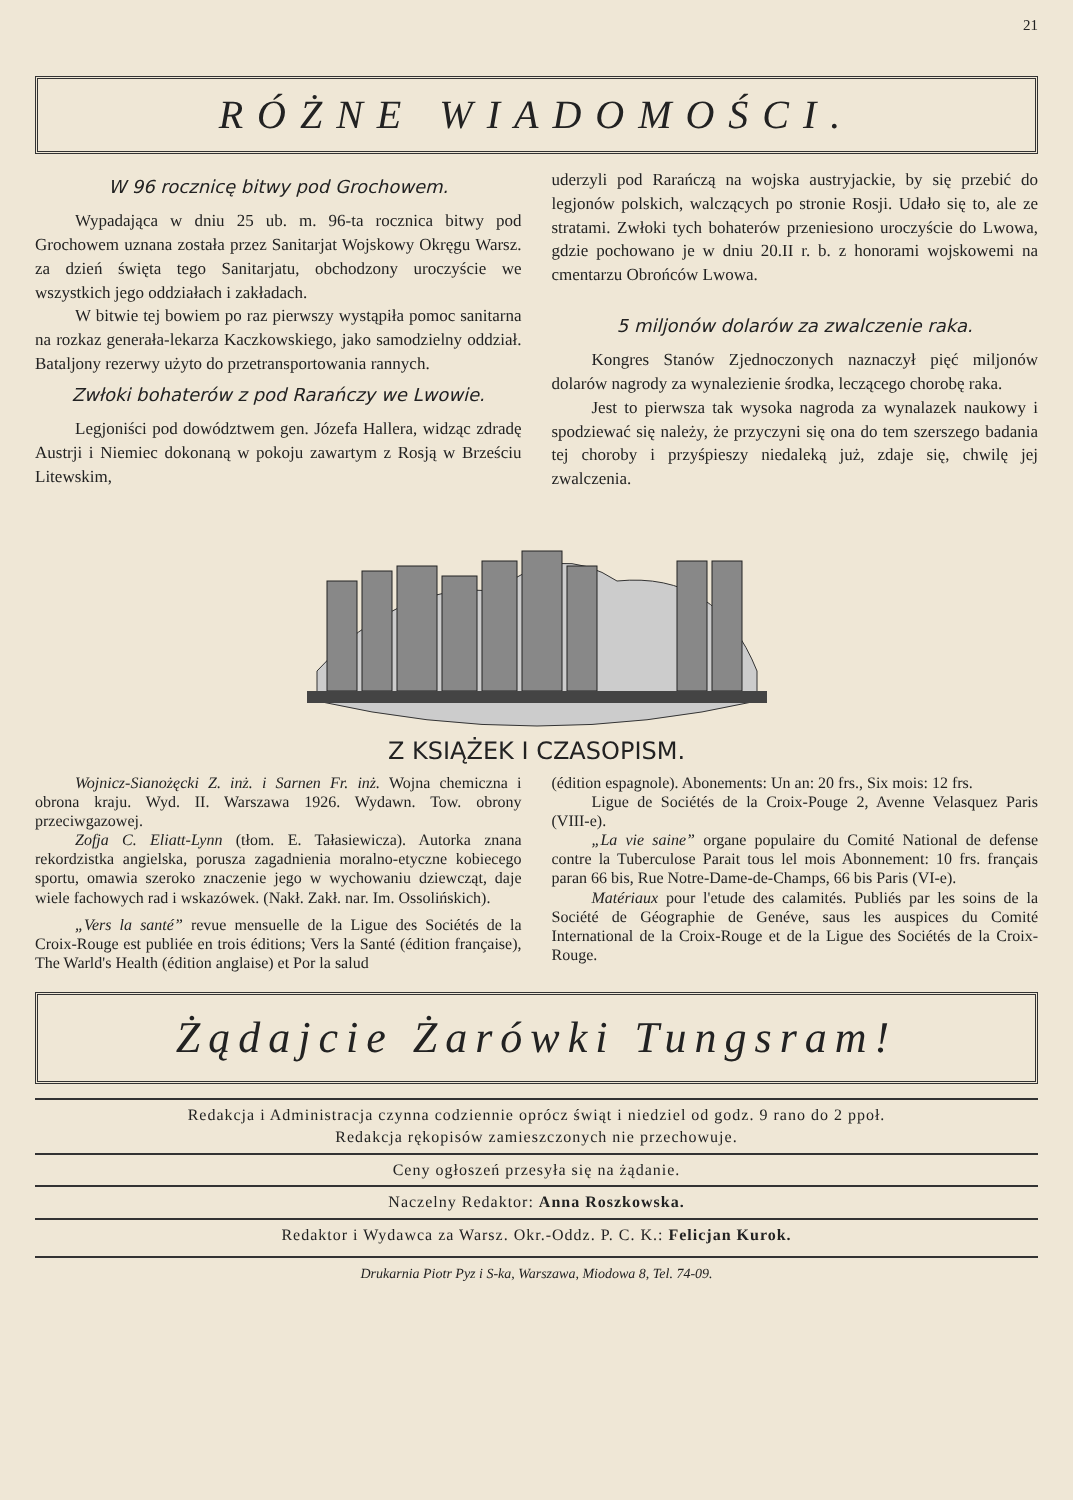21
RÓŻNE WIADOMOŚCI.
W 96 rocznicę bitwy pod Grochowem.
Wypadająca w dniu 25 ub. m. 96-ta rocznica bitwy pod Grochowem uznana została przez Sanitarjat Wojskowy Okręgu Warsz. za dzień święta tego Sanitarjatu, obchodzony uroczyście we wszystkich jego oddziałach i zakładach.
W bitwie tej bowiem po raz pierwszy wystąpiła pomoc sanitarna na rozkaz generała-lekarza Kaczkowskiego, jako samodzielny oddział. Bataljony rezerwy użyto do przetransportowania rannych.
Zwłoki bohaterów z pod Rarańczy we Lwowie.
Legjoniści pod dowództwem gen. Józefa Hallera, widząc zdradę Austrji i Niemiec dokonaną w pokoju zawartym z Rosją w Brześciu Litewskim,
uderzyli pod Rarańczą na wojska austryjackie, by się przebić do legjonów polskich, walczących po stronie Rosji. Udało się to, ale ze stratami. Zwłoki tych bohaterów przeniesiono uroczyście do Lwowa, gdzie pochowano je w dniu 20.II r. b. z honorami wojskowemi na cmentarzu Obrońców Lwowa.
5 miljonów dolarów za zwalczenie raka.
Kongres Stanów Zjednoczonych naznaczył pięć miljonów dolarów nagrody za wynalezienie środka, leczącego chorobę raka.
Jest to pierwsza tak wysoka nagroda za wynalazek naukowy i spodziewać się należy, że przyczyni się ona do tem szerszego badania tej choroby i przyśpieszy niedaleką już, zdaje się, chwilę jej zwalczenia.
Z KSIĄŻEK I CZASOPISM.
Wojnicz-Sianożęcki Z. inż. i Sarnen Fr. inż. Wojna chemiczna i obrona kraju. Wyd. II. Warszawa 1926. Wydawn. Tow. obrony przeciwgazowej.
Zofja C. Eliatt-Lynn (tłom. E. Tałasiewicza). Autorka znana rekordzistka angielska, porusza zagadnienia moralno-etyczne kobiecego sportu, omawia szeroko znaczenie jego w wychowaniu dziewcząt, daje wiele fachowych rad i wskazówek. (Nakł. Zakł. nar. Im. Ossolińskich).
„Vers la santé” revue mensuelle de la Ligue des Sociétés de la Croix-Rouge est publiée en trois éditions; Vers la Santé (édition française), The Warld's Health (édition anglaise) et Por la salud
(édition espagnole). Abonements: Un an: 20 frs., Six mois: 12 frs.
Ligue de Sociétés de la Croix-Pouge 2, Avenne Velasquez Paris (VIII-e).
„La vie saine” organe populaire du Comité National de defense contre la Tuberculose Parait tous lel mois Abonnement: 10 frs. français paran 66 bis, Rue Notre-Dame-de-Champs, 66 bis Paris (VI-e).
Matériaux pour l'etude des calamités. Publiés par les soins de la Société de Géographie de Genéve, saus les auspices du Comité International de la Croix-Rouge et de la Ligue des Sociétés de la Croix-Rouge.
Żądajcie Żarówki Tungsram!
Redakcja i Administracja czynna codziennie oprócz świąt i niedziel od godz. 9 rano do 2 ppoł.
Redakcja rękopisów zamieszczonych nie przechowuje.
Ceny ogłoszeń przesyła się na żądanie.
Naczelny Redaktor: Anna Roszkowska.
Redaktor i Wydawca za Warsz. Okr.-Oddz. P. C. K.: Felicjan Kurok.
Drukarnia Piotr Pyz i S-ka, Warszawa, Miodowa 8, Tel. 74-09.